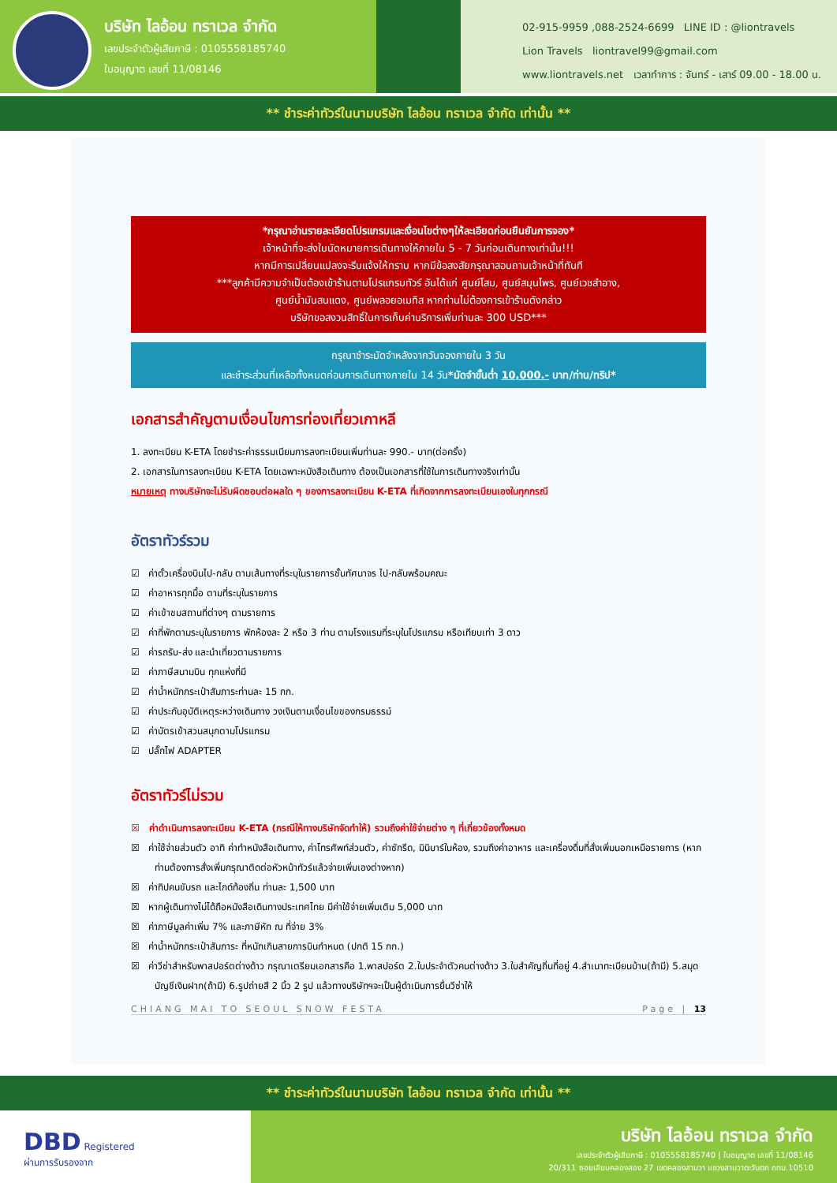บริษัท ไลอ้อน ทราเวล จำกัด
เลขประจำตัวผู้เสียภาษี : 0105558185740
ใบอนุญาต เลขที่ 11/08146
02-915-9959 ,088-2524-6699 LINE ID : @liontravels
Lion Travels liontravel99@gmail.com
www.liontravels.net เวลาทำการ : จันทร์ - เสาร์ 09.00 - 18.00 น.
** ชำระค่าทัวร์ในนามบริษัท ไลอ้อน ทราเวล จำกัด เท่านั้น **
*กรุณาอ่านรายละเอียดโปรแกรมและเงื่อนไขต่างๆให้ละเอียดก่อนยืนยันการจอง*
เจ้าหน้าที่จะส่งใบนัดหมายการเดินทางให้ภายใน 5 - 7 วันก่อนเดินทางเท่านั้น!!!
หากมีการเปลี่ยนแปลงจะรีบแจ้งให้ทราบ หากมีข้อสงสัยกรุณาสอบถามเจ้าหน้าที่ทันที
***ลูกค้ามีความจำเป็นต้องเข้าร้านตามโปรแกรมทัวร์ อันได้แก่ ศูนย์โสม, ศูนย์สมุนไพร, ศูนย์เวชสำอาง,
ศูนย์น้ำมันสนแดง, ศูนย์พลอยอเมทิส หากท่านไม่ต้องการเข้าร้านดังกล่าว
บริษัทขอสงวนสิทธิ์ในการเก็บค่าบริการเพิ่มท่านละ 300 USD***
กรุณาชำระมัดจำหลังจากวันจองภายใน 3 วัน
และชำระส่วนที่เหลือทั้งหมดก่อนการเดินทางภายใน 14 วัน*มัดจำขั้นต่ำ 10,000.- บาท/ท่าน/ทริป*
เอกสารสำคัญตามเงื่อนไขการท่องเที่ยวเกาหลี
1. ลงทะเบียน K-ETA โดยชำระค่าธรรมเนียมการลงทะเบียนเพิ่มท่านละ 990.- บาท(ต่อครั้ง)
2. เอกสารในการลงทะเบียน K-ETA โดยเฉพาะหนังสือเดินทาง ต้องเป็นเอกสารที่ใช้ในการเดินทางจริงเท่านั้น
หมายเหตุ ทางบริษัทจะไม่รับผิดชอบต่อผลใด ๆ ของการลงทะเบียน K-ETA ที่เกิดจากการลงทะเบียนเองในทุกกรณี
อัตราทัวร์รวม
☑ ค่าตั๋วเครื่องบินไป-กลับ ตามเส้นทางที่ระบุในรายการชั้นทัศนาจร ไป-กลับพร้อมคณะ
☑ ค่าอาหารทุกมื้อ ตามที่ระบุในรายการ
☑ ค่าเข้าชมสถานที่ต่างๆ ตามรายการ
☑ ค่าที่พักตามระบุในรายการ พักห้องละ 2 หรือ 3 ท่าน ตามโรงแรมที่ระบุในโปรแกรม หรือเทียบเท่า 3 ดาว
☑ ค่ารถรับ-ส่ง และนำเที่ยวตามรายการ
☑ ค่าภาษีสนามบิน ทุกแห่งที่มี
☑ ค่าน้ำหนักกระเป๋าสัมภาระท่านละ 15 กก.
☑ ค่าประกันอุบัติเหตุระหว่างเดินทาง วงเงินตามเงื่อนไขของกรมธรรม์
☑ ค่าบัตรเข้าสวนสนุกตามโปรแกรม
☑ ปลั๊กไฟ ADAPTER
อัตราทัวร์ไม่รวม
☒ ค่าดำเนินการลงทะเบียน K-ETA (กรณีให้ทางบริษัทจัดทำให้) รวมถึงค่าใช้จ่ายต่าง ๆ ที่เกี่ยวข้องทั้งหมด
☒ ค่าใช้จ่ายส่วนตัว อาทิ ค่าทำหนังสือเดินทาง, ค่าโทรศัพท์ส่วนตัว, ค่าซักรีด, มินิบาร์ในห้อง, รวมถึงค่าอาหาร และเครื่องดื่มที่สั่งเพิ่มนอกเหนือรายการ (หากท่านต้องการสั่งเพิ่มกรุณาติดต่อหัวหน้าทัวร์แล้วจ่ายเพิ่มเองต่างหาก)
☒ ค่าทิปคนขับรถ และไกด์ท้องถิ่น ท่านละ 1,500 บาท
☒ หากผู้เดินทางไม่ได้ถือหนังสือเดินทางประเทศไทย มีค่าใช้จ่ายเพิ่มเติม 5,000 บาท
☒ ค่าภาษีมูลค่าเพิ่ม 7% และภาษีหัก ณ ที่จ่าย 3%
☒ ค่าน้ำหนักกระเป๋าสัมภาระ ที่หนักเกินสายการบินกำหนด (ปกติ 15 กก.)
☒ ค่าวีซ่าสำหรับพาสปอร์ตต่างด้าว กรุณาเตรียมเอกสารคือ 1.พาสปอร์ต 2.ใบประจำตัวคนต่างด้าว 3.ใบสำคัญถิ่นที่อยู่ 4.สำเนาทะเบียนบ้าน(ถ้ามี) 5.สมุดบัญชีเงินฝาก(ถ้ามี) 6.รูปถ่ายสี 2 นิ้ว 2 รูป แล้วทางบริษัทฯจะเป็นผู้ดำเนินการยื่นวีซ่าให้
CHIANG MAI TO SEOUL SNOW FESTA Page | 13
** ชำระค่าทัวร์ในนามบริษัท ไลอ้อน ทราเวล จำกัด เท่านั้น **
DBD Registered
ผ่านการรับรองจาก
บริษัท ไลอ้อน ทราเวล จำกัด
เลขประจำตัวผู้เสียภาษี : 0105558185740 | ใบอนุญาต เลขที่ 11/08146
20/311 ซอยเลียบคลองสอง 27 เขตคลองสามวา แขวงสามวาตะวันตก กทม.10510